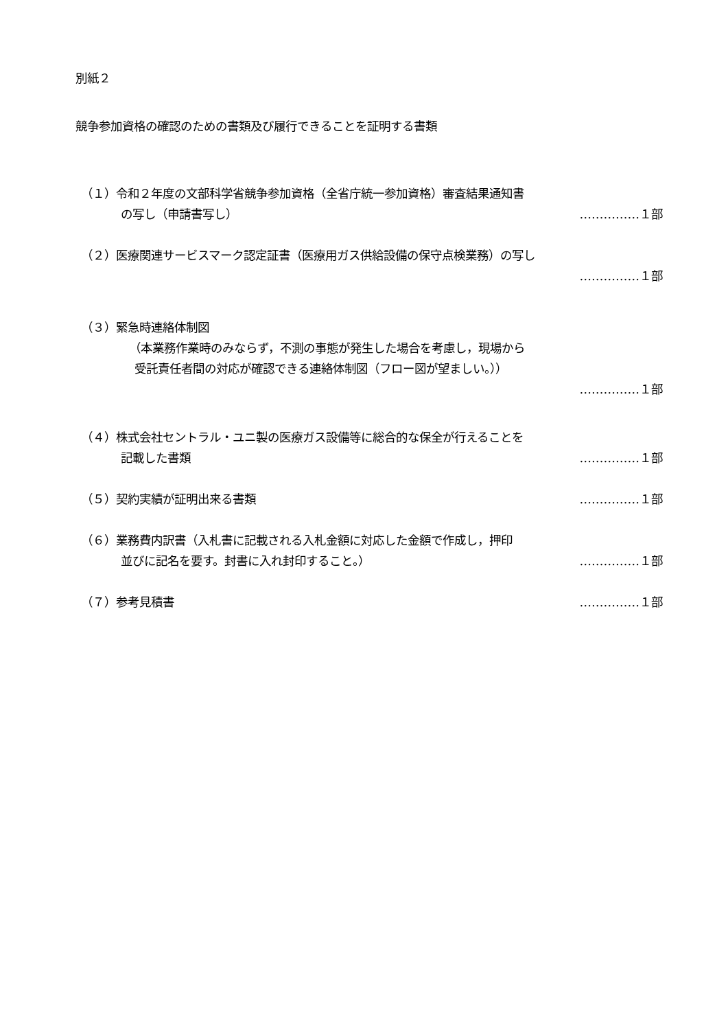別紙２
競争参加資格の確認のための書類及び履行できることを証明する書類
（１）令和２年度の文部科学省競争参加資格（全省庁統一参加資格）審査結果通知書
の写し（申請書写し） ……………１部
（２）医療関連サービスマーク認定証書（医療用ガス供給設備の保守点検業務）の写し
……………１部
（３）緊急時連絡体制図
（本業務作業時のみならず，不測の事態が発生した場合を考慮し，現場から
受託責任者間の対応が確認できる連絡体制図（フロー図が望ましい。））
……………１部
（４）株式会社セントラル・ユニ製の医療ガス設備等に総合的な保全が行えることを
記載した書類 ……………１部
（５）契約実績が証明出来る書類 ……………１部
（６）業務費内訳書（入札書に記載される入札金額に対応した金額で作成し，押印
並びに記名を要す。封書に入れ封印すること。） ……………１部
（７）参考見積書 ……………１部